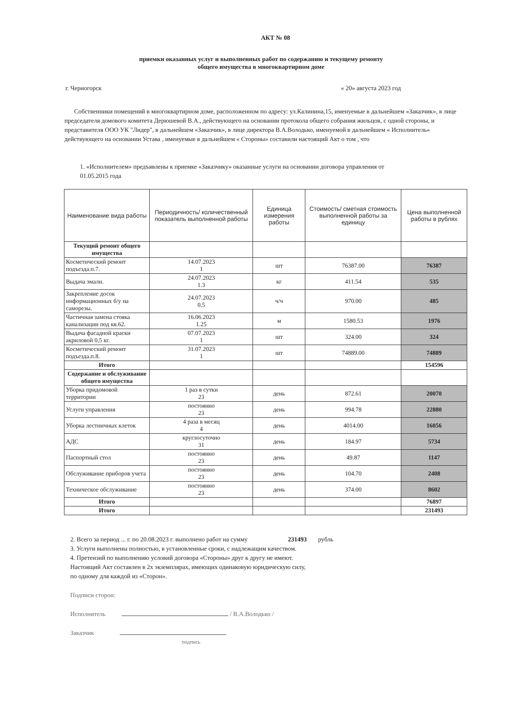АКТ № 08
приемки оказанных услуг и выполненных работ по содержанию и текущему ремонту
общего имущества в многоквартирном доме
г. Черногорск « 20» августа 2023 год
Собственники помещений в многоквартирном доме, расположенном по адресу: ул.Калинина,15, именуемые в дальнейшем «Заказчик», в лице председателя домового комитета Дерюшевой В.А., действующего на основании протокола общего собрания жильцов, с одной стороны, и представителя ООО УК "Лидер", в дальнейшем «Заказчик», в лице директора В.А.Володько, именуемой в дальнейшем « Исполнитель» действующего на основании Устава , именуемые в дальнейшем « Стороны» составили настоящий Акт о том , что
1. «Исполнителем» предъявлены к приемке «Заказчику» оказанные услуги на основании договора управления от 01.05.2015 года
| Наименование вида работы | Периодичность/ количественный показатель выполненной работы | Единица измерения работы | Стоимость/ сметная стоимость выполненной работы за единицу | Цена выполненной работы в рублях |
| --- | --- | --- | --- | --- |
| Текущий ремонт общего имущества | | | | |
| Косметический ремонт подъезда.п.7. | 14.07.2023 1 | шт | 76387.00 | 76387 |
| Выдача эмали. | 24.07.2023 1.3 | кг | 411.54 | 535 |
| Закрепление досок информационных б/у на саморезы. | 24.07.2023 0.5 | ч/ч | 970.00 | 485 |
| Частичная замена стояка канализации под кв.62. | 16.06.2023 1.25 | м | 1580.53 | 1976 |
| Выдача фасадной краски акриловой 0,5 кг. | 07.07.2023 1 | шт | 324.00 | 324 |
| Косметический ремонт подъезда.п.8. | 31.07.2023 1 | шт | 74889.00 | 74889 |
| Итого | | | | 154596 |
| Содержание и обслуживание общего имущества | | | | |
| Уборка придомовой территории | 1 раз в сутки 23 | день | 872.61 | 20070 |
| Услуги управления | постоянно 23 | день | 994.78 | 22880 |
| Уборка лестничных клеток | 4 раза в месяц 4 | день | 4014.00 | 16056 |
| АДС | круглосуточно 31 | день | 184.97 | 5734 |
| Паспортный стол | постоянно 23 | день | 49.87 | 1147 |
| Обслуживание приборов учета | постоянно 23 | день | 104.70 | 2408 |
| Техническое обслуживание | постоянно 23 | день | 374.00 | 8602 |
| Итого | | | | 76897 |
| Итого | | | | 231493 |
2. Всего за период ... г. по 20.08.2023 г. выполнено работ на сумму 231493 рубль
3. Услуги выполнены полностью, в установленные сроки, с надлежащим качеством.
4. Претензий по выполнению условий договора «Стороны» друг к другу не имеют.
Настоящий Акт составлен в 2х экземплярах, имеющих одинаковую юридическую силу,
по одному для каждой из «Сторон».
Подписи сторон:
Исполнитель / В.А.Володько /
Заказчик
подпись